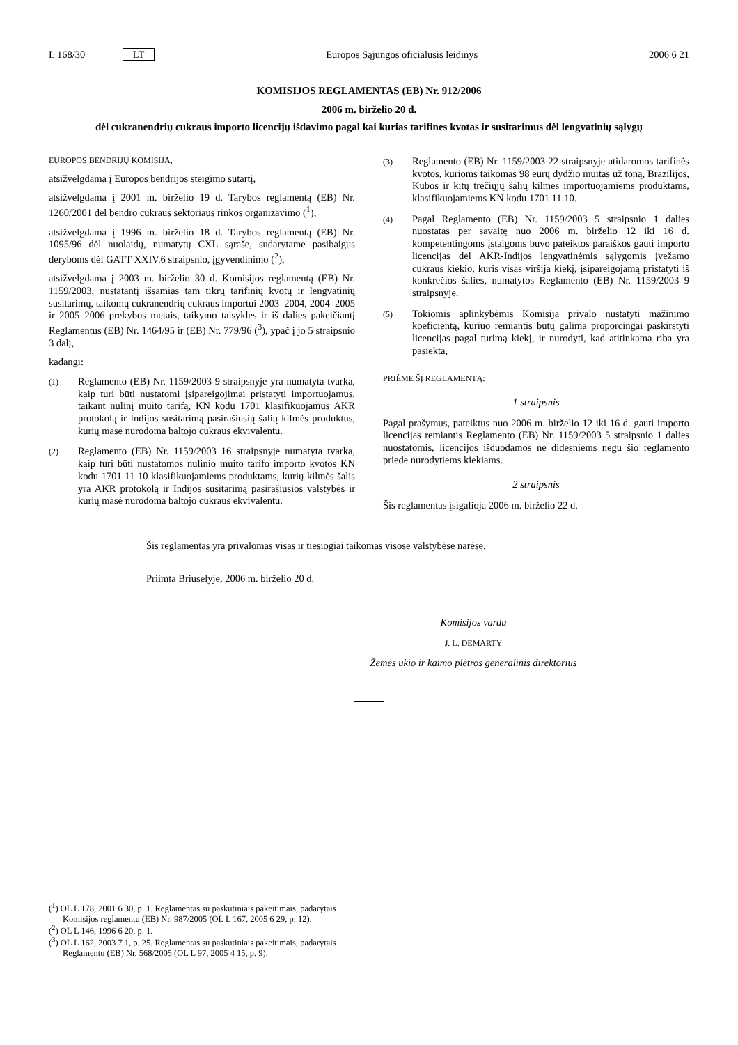L 168/30 LT Europos Sąjungos oficialusis leidinys 2006 6 21
KOMISIJOS REGLAMENTAS (EB) Nr. 912/2006
2006 m. birželio 20 d.
dėl cukranendrių cukraus importo licencijų išdavimo pagal kai kurias tarifines kvotas ir susitarimus dėl lengvatinių sąlygų
EUROPOS BENDRIJŲ KOMISIJA,
atsižvelgdama į Europos bendrijos steigimo sutartį,
atsižvelgdama į 2001 m. birželio 19 d. Tarybos reglamentą (EB) Nr. 1260/2001 dėl bendro cukraus sektoriaus rinkos organizavimo (<sup>1</sup>),
atsižvelgdama į 1996 m. birželio 18 d. Tarybos reglamentą (EB) Nr. 1095/96 dėl nuolaidų, numatytų CXL sąraše, sudarytame pasibaigus deryboms dėl GATT XXIV.6 straipsnio, įgyvendinimo (<sup>2</sup>),
atsižvelgdama į 2003 m. birželio 30 d. Komisijos reglamentą (EB) Nr. 1159/2003, nustatantį išsamias tam tikrų tarifinių kvotų ir lengvatinių susitarimų, taikomų cukranendrių cukraus importui 2003–2004, 2004–2005 ir 2005–2006 prekybos metais, taikymo taisykles ir iš dalies pakeičiantį Reglamentus (EB) Nr. 1464/95 ir (EB) Nr. 779/96 (<sup>3</sup>), ypač į jo 5 straipsnio 3 dalį,
kadangi:
(1) Reglamento (EB) Nr. 1159/2003 9 straipsnyje yra numatyta tvarka, kaip turi būti nustatomi įsipareigojimai pristatyti importuojamus, taikant nulinį muito tarifą, KN kodu 1701 klasifikuojamus AKR protokolą ir Indijos susitarimą pasirašiusių šalių kilmės produktus, kurių masė nurodoma baltojo cukraus ekvivalentu.
(2) Reglamento (EB) Nr. 1159/2003 16 straipsnyje numatyta tvarka, kaip turi būti nustatomos nulinio muito tarifo importo kvotos KN kodu 1701 11 10 klasifikuojamiems produktams, kurių kilmės šalis yra AKR protokolą ir Indijos susitarimą pasirašiusios valstybės ir kurių masė nurodoma baltojo cukraus ekvivalentu.
(3) Reglamento (EB) Nr. 1159/2003 22 straipsnyje atidaromos tarifinės kvotos, kurioms taikomas 98 eurų dydžio muitas už toną, Brazilijos, Kubos ir kitų trečiųjų šalių kilmės importuojamiems produktams, klasifikuojamiems KN kodu 1701 11 10.
(4) Pagal Reglamento (EB) Nr. 1159/2003 5 straipsnio 1 dalies nuostatas per savaitę nuo 2006 m. birželio 12 iki 16 d. kompetentingoms įstaigoms buvo pateiktos paraiškos gauti importo licencijas dėl AKR-Indijos lengvatinėmis sąlygomis įvežamo cukraus kiekio, kuris visas viršija kiekį, įsipareigojamą pristatyti iš konkrečios šalies, numatytos Reglamento (EB) Nr. 1159/2003 9 straipsnyje.
(5) Tokiomis aplinkybėmis Komisija privalo nustatyti mažinimo koeficientą, kuriuo remiantis būtų galima proporcingai paskirstyti licencijas pagal turimą kiekį, ir nurodyti, kad atitinkama riba yra pasiekta,
PRIĖMĖ ŠĮ REGLAMENTĄ:
1 straipsnis
Pagal prašymus, pateiktus nuo 2006 m. birželio 12 iki 16 d. gauti importo licencijas remiantis Reglamento (EB) Nr. 1159/2003 5 straipsnio 1 dalies nuostatomis, licencijos išduodamos ne didesniems negu šio reglamento priede nurodytiems kiekiams.
2 straipsnis
Šis reglamentas įsigalioja 2006 m. birželio 22 d.
Šis reglamentas yra privalomas visas ir tiesiogiai taikomas visose valstybėse narėse.
Priimta Briuselyje, 2006 m. birželio 20 d.
Komisijos vardu
J. L. DEMARTY
Žemės ūkio ir kaimo plėtros generalinis direktorius
(<sup>1</sup>) OL L 178, 2001 6 30, p. 1. Reglamentas su paskutiniais pakeitimais, padarytais Komisijos reglamentu (EB) Nr. 987/2005 (OL L 167, 2005 6 29, p. 12).
(<sup>2</sup>) OL L 146, 1996 6 20, p. 1.
(<sup>3</sup>) OL L 162, 2003 7 1, p. 25. Reglamentas su paskutiniais pakeitimais, padarytais Reglamentu (EB) Nr. 568/2005 (OL L 97, 2005 4 15, p. 9).